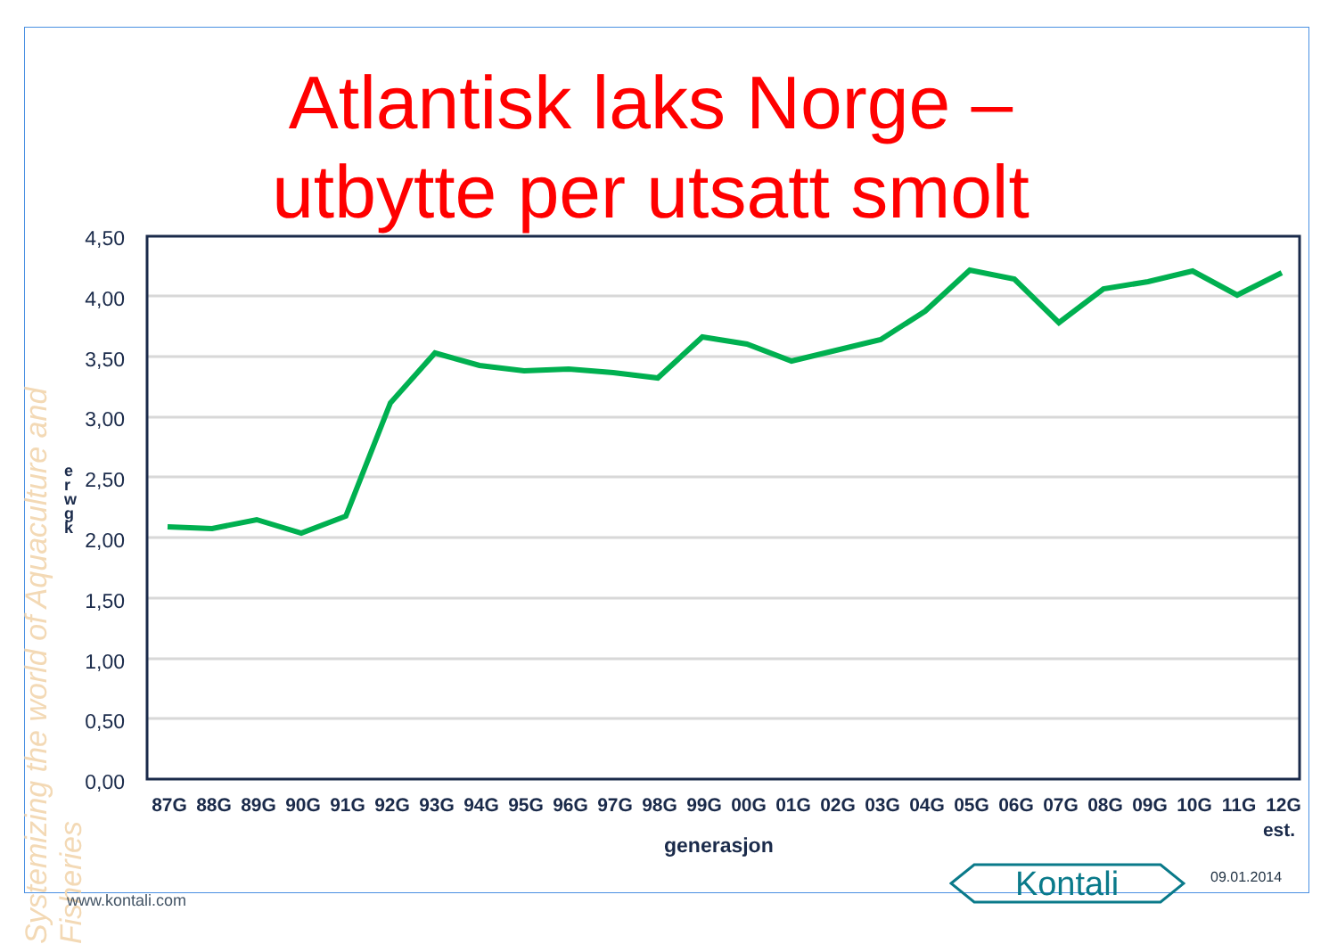Systemizing the world of Aquaculture and Fisheries
Atlantisk laks Norge – utbytte per utsatt smolt
e r w g k
4,50
4,00
3,50
3,00
2,50
2,00
1,50
1,00
0,50
0,00
87G
88G
89G
90G
91G
92G
93G
94G
95G
96G
97G
98G
99G
00G
01G
02G
03G
04G
05G
06G
07G
08G
09G
10G
11G
12G
est.
generasjon
www.kontali.com
Kontali
09.01.2014